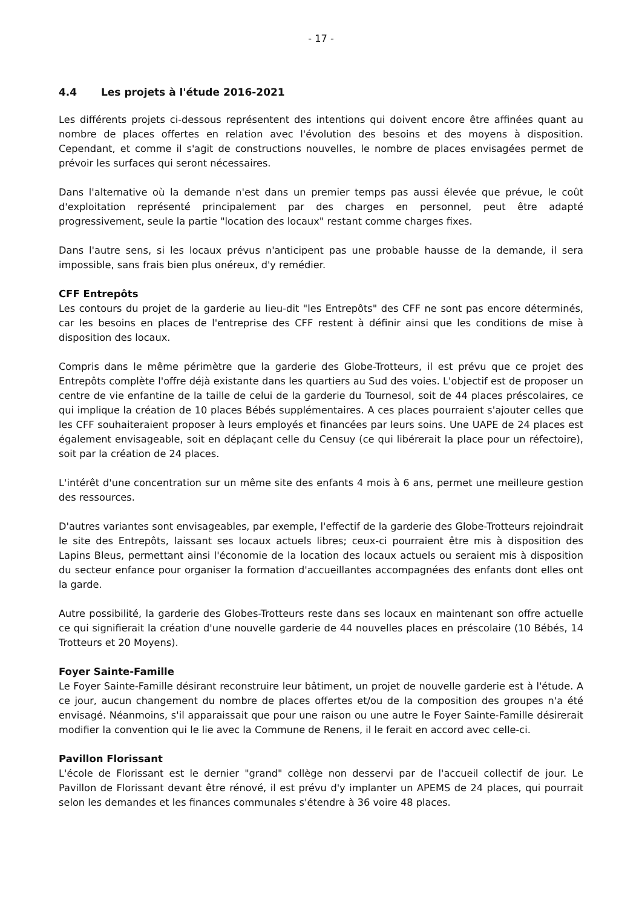- 17 -
4.4 Les projets à l'étude 2016-2021
Les différents projets ci-dessous représentent des intentions qui doivent encore être affinées quant au nombre de places offertes en relation avec l'évolution des besoins et des moyens à disposition. Cependant, et comme il s'agit de constructions nouvelles, le nombre de places envisagées permet de prévoir les surfaces qui seront nécessaires.
Dans l'alternative où la demande n'est dans un premier temps pas aussi élevée que prévue, le coût d'exploitation représenté principalement par des charges en personnel, peut être adapté progressivement, seule la partie "location des locaux" restant comme charges fixes.
Dans l'autre sens, si les locaux prévus n'anticipent pas une probable hausse de la demande, il sera impossible, sans frais bien plus onéreux, d'y remédier.
CFF Entrepôts
Les contours du projet de la garderie au lieu-dit "les Entrepôts" des CFF ne sont pas encore déterminés, car les besoins en places de l'entreprise des CFF restent à définir ainsi que les conditions de mise à disposition des locaux.
Compris dans le même périmètre que la garderie des Globe-Trotteurs, il est prévu que ce projet des Entrepôts complète l'offre déjà existante dans les quartiers au Sud des voies. L'objectif est de proposer un centre de vie enfantine de la taille de celui de la garderie du Tournesol, soit de 44 places préscolaires, ce qui implique la création de 10 places Bébés supplémentaires. A ces places pourraient s'ajouter celles que les CFF souhaiteraient proposer à leurs employés et financées par leurs soins. Une UAPE de 24 places est également envisageable, soit en déplaçant celle du Censuy (ce qui libérerait la place pour un réfectoire), soit par la création de 24 places.
L'intérêt d'une concentration sur un même site des enfants 4 mois à 6 ans, permet une meilleure gestion des ressources.
D'autres variantes sont envisageables, par exemple, l'effectif de la garderie des Globe-Trotteurs rejoindrait le site des Entrepôts, laissant ses locaux actuels libres; ceux-ci pourraient être mis à disposition des Lapins Bleus, permettant ainsi l'économie de la location des locaux actuels ou seraient mis à disposition du secteur enfance pour organiser la formation d'accueillantes accompagnées des enfants dont elles ont la garde.
Autre possibilité, la garderie des Globes-Trotteurs reste dans ses locaux en maintenant son offre actuelle ce qui signifierait la création d'une nouvelle garderie de 44 nouvelles places en préscolaire (10 Bébés, 14 Trotteurs et 20 Moyens).
Foyer Sainte-Famille
Le Foyer Sainte-Famille désirant reconstruire leur bâtiment, un projet de nouvelle garderie est à l'étude. A ce jour, aucun changement du nombre de places offertes et/ou de la composition des groupes n'a été envisagé. Néanmoins, s'il apparaissait que pour une raison ou une autre le Foyer Sainte-Famille désirerait modifier la convention qui le lie avec la Commune de Renens, il le ferait en accord avec celle-ci.
Pavillon Florissant
L'école de Florissant est le dernier "grand" collège non desservi par de l'accueil collectif de jour. Le Pavillon de Florissant devant être rénové, il est prévu d'y implanter un APEMS de 24 places, qui pourrait selon les demandes et les finances communales s'étendre à 36 voire 48 places.